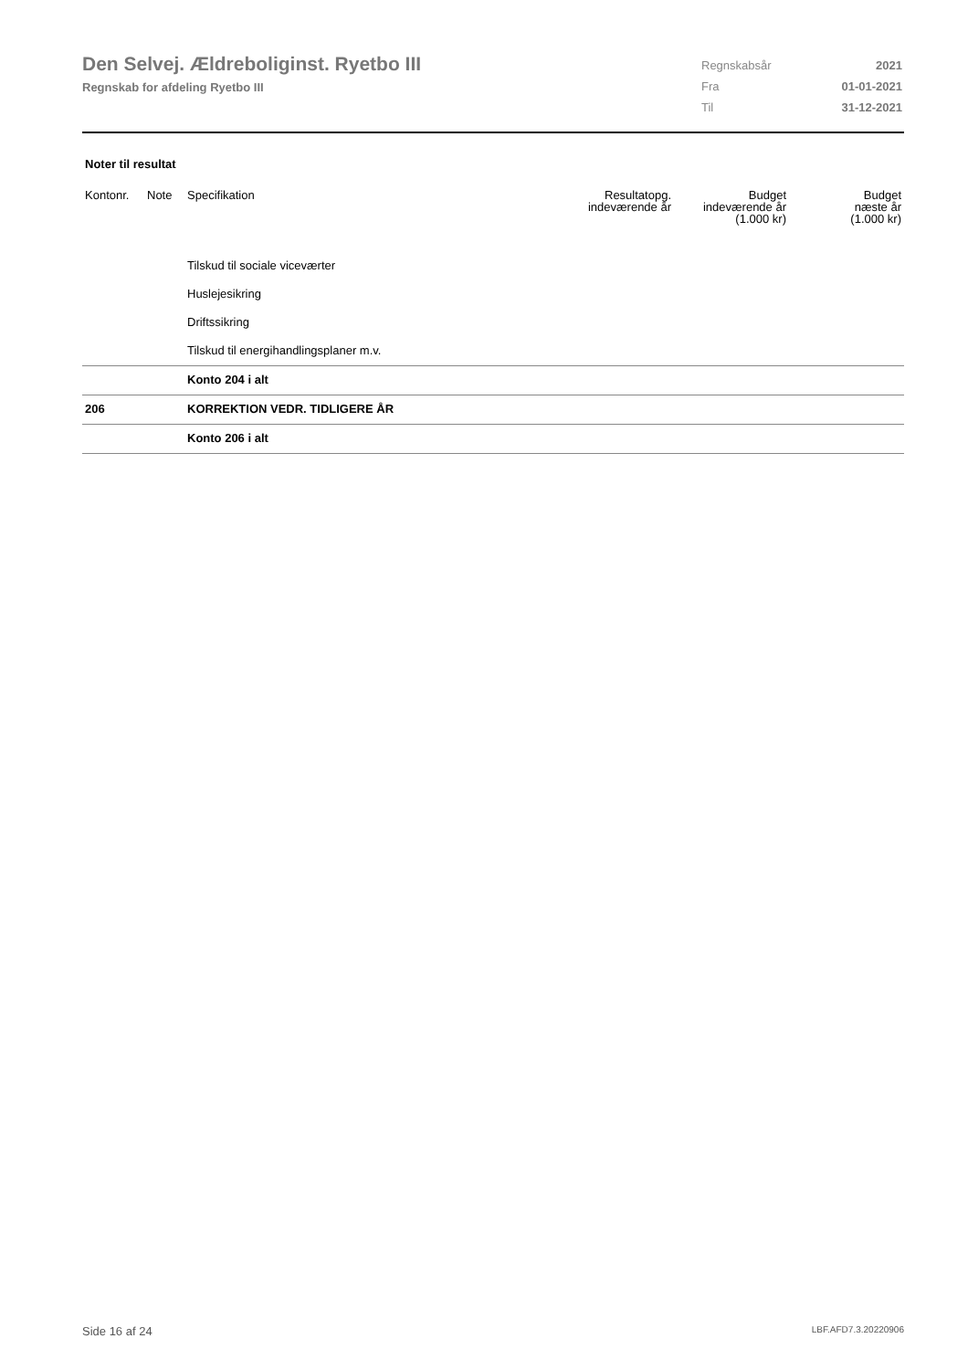Den Selvej. Ældreboliginst. Ryetbo III
Regnskab for afdeling Ryetbo III
| Regnskabsår | 2021 |
| Fra | 01-01-2021 |
| Til | 31-12-2021 |
Noter til resultat
| Kontonr. | Note | Specifikation | Resultatopg. indeværende år | Budget indeværende år (1.000 kr) | Budget næste år (1.000 kr) |
| --- | --- | --- | --- | --- | --- |
| | | Tilskud til sociale viceværter | | | |
| | | Huslejesikring | | | |
| | | Driftssikring | | | |
| | | Tilskud til energihandlingsplaner m.v. | | | |
| | | Konto 204 i alt | | | |
| 206 | | KORREKTION VEDR. TIDLIGERE ÅR | | | |
| | | Konto 206 i alt | | | |
Side 16 af 24 LBF.AFD7.3.20220906